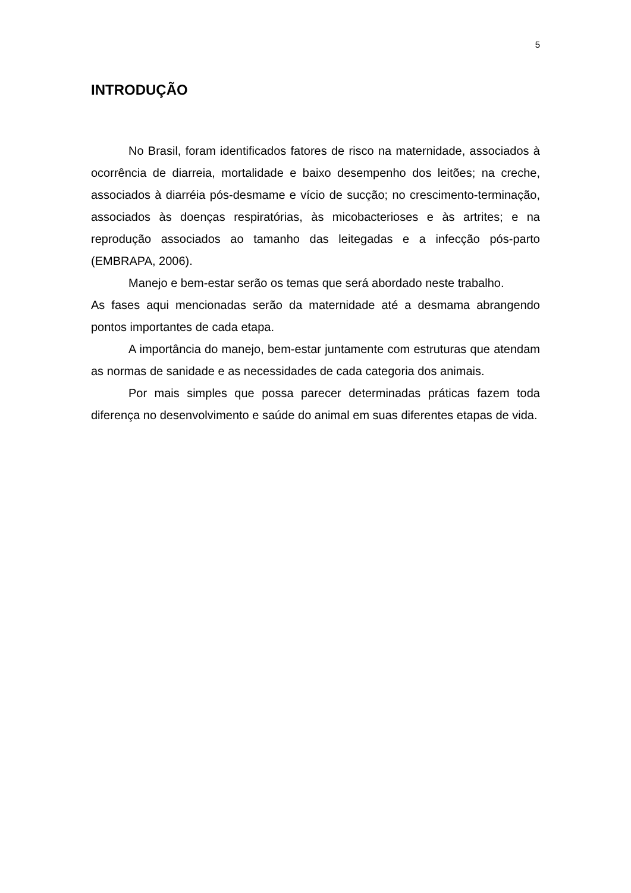5
INTRODUÇÃO
No Brasil, foram identificados fatores de risco na maternidade, associados à ocorrência de diarreia, mortalidade e baixo desempenho dos leitões; na creche, associados à diarréia pós-desmame e vício de sucção; no crescimento-terminação, associados às doenças respiratórias, às micobacterioses e às artrites; e na reprodução associados ao tamanho das leitegadas e a infecção pós-parto (EMBRAPA, 2006).
Manejo e bem-estar serão os temas que será abordado neste trabalho.
As fases aqui mencionadas serão da maternidade até a desmama abrangendo pontos importantes de cada etapa.
A importância do manejo, bem-estar juntamente com estruturas que atendam as normas de sanidade e as necessidades de cada categoria dos animais.
Por mais simples que possa parecer determinadas práticas fazem toda diferença no desenvolvimento e saúde do animal em suas diferentes etapas de vida.